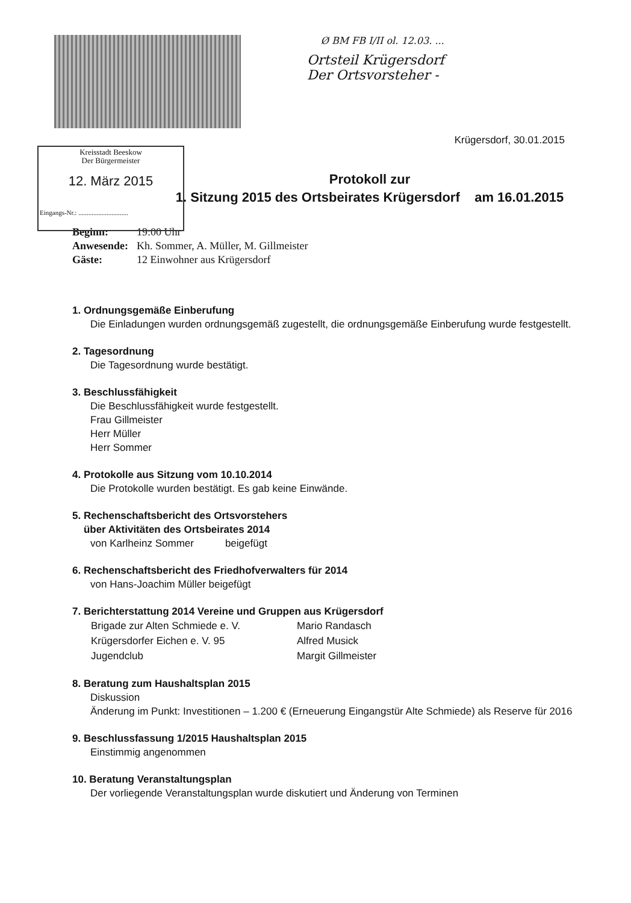Ø BM FB I/II ol. 12.03. ...
Ortsteil Krügersdorf
Der Ortsvorsteher -
Krügersdorf, 30.01.2015
Kreisstadt Beeskow
Der Bürgermeister
12. März 2015
Eingangs-Nr.: ..............................
Protokoll zur
1. Sitzung 2015 des Ortsbeirates Krügersdorf am 16.01.2015
| Beginn: | 19:00 Uhr |
| Anwesende: | Kh. Sommer, A. Müller, M. Gillmeister |
| Gäste: | 12 Einwohner aus Krügersdorf |
1. Ordnungsgemäße Einberufung
Die Einladungen wurden ordnungsgemäß zugestellt, die ordnungsgemäße Einberufung wurde festgestellt.
2. Tagesordnung
Die Tagesordnung wurde bestätigt.
3. Beschlussfähigkeit
Die Beschlussfähigkeit wurde festgestellt.
Frau Gillmeister
Herr Müller
Herr Sommer
4. Protokolle aus Sitzung vom 10.10.2014
Die Protokolle wurden bestätigt. Es gab keine Einwände.
5. Rechenschaftsbericht des Ortsvorstehers
über Aktivitäten des Ortsbeirates 2014
von Karlheinz Sommer beigefügt
6. Rechenschaftsbericht des Friedhofverwalters für 2014
von Hans-Joachim Müller beigefügt
7. Berichterstattung 2014 Vereine und Gruppen aus Krügersdorf
| Brigade zur Alten Schmiede e. V. | Mario Randasch |
| Krügersdorfer Eichen e. V. 95 | Alfred Musick |
| Jugendclub | Margit Gillmeister |
8. Beratung zum Haushaltsplan 2015
Diskussion
Änderung im Punkt: Investitionen – 1.200 € (Erneuerung Eingangstür Alte Schmiede) als Reserve für 2016
9. Beschlussfassung 1/2015 Haushaltsplan 2015
Einstimmig angenommen
10. Beratung Veranstaltungsplan
Der vorliegende Veranstaltungsplan wurde diskutiert und Änderung von Terminen